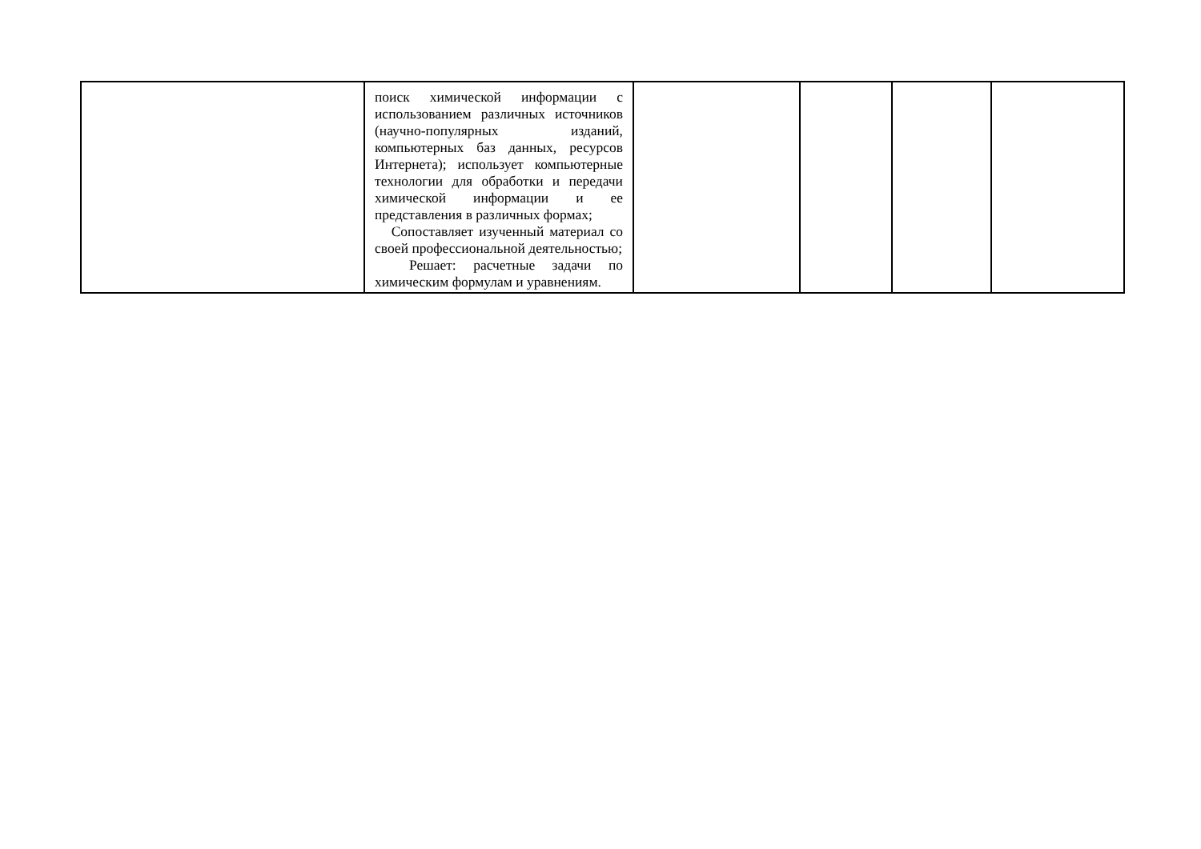| | поиск химической информации с использованием различных источников (научно-популярных изданий, компьютерных баз данных, ресурсов Интернета); использует компьютерные технологии для обработки и передачи химической информации и ее представления в различных формах; Сопоставляет изученный материал со своей профессиональной деятельностью; Решает: расчетные задачи по химическим формулам и уравнениям. | | | | |